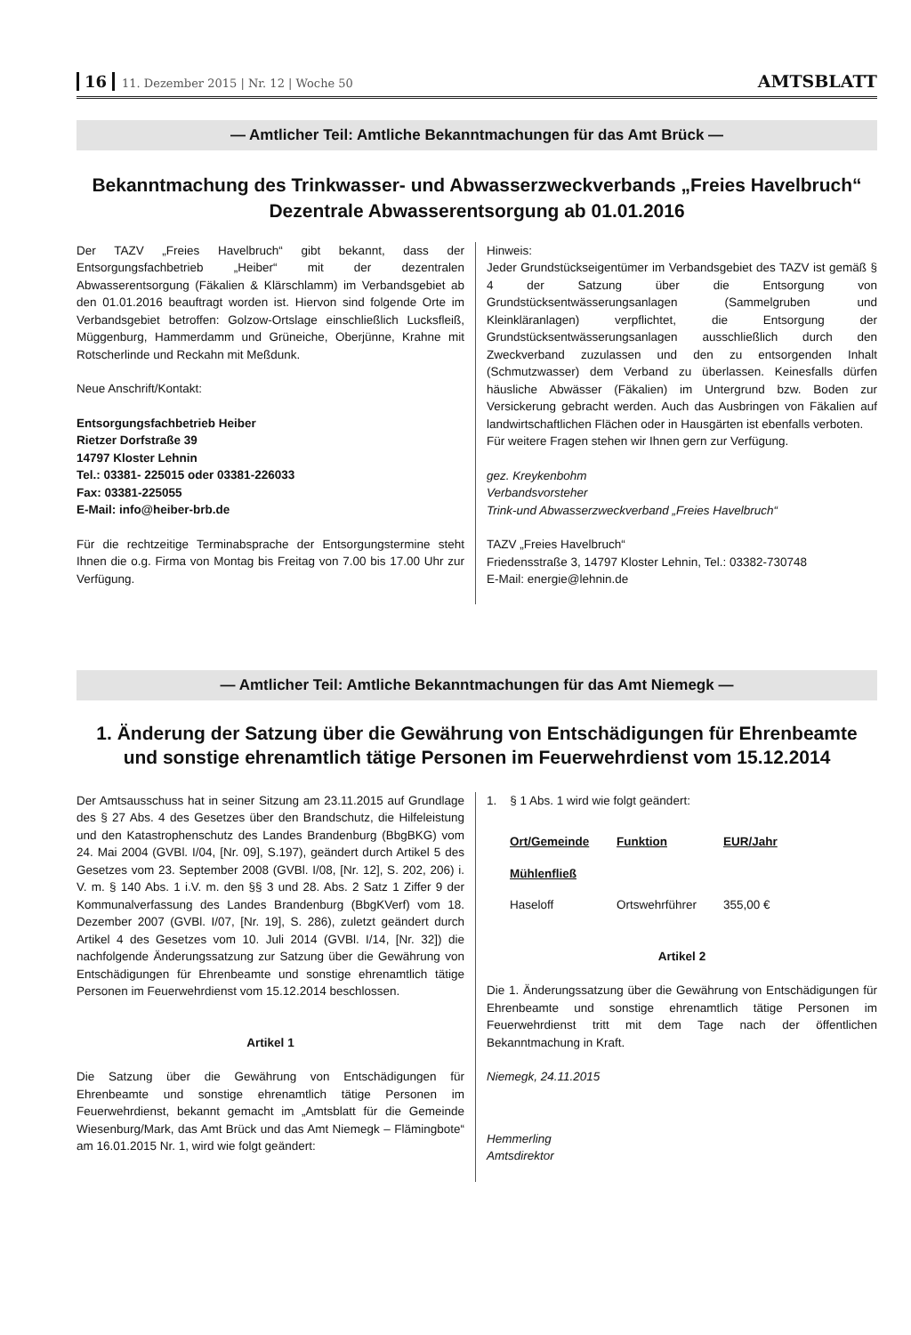16 11. Dezember 2015 | Nr. 12 | Woche 50
AMTSBLATT
— Amtlicher Teil: Amtliche Bekanntmachungen für das Amt Brück —
Bekanntmachung des Trinkwasser- und Abwasserzweckverbands „Freies Havelbruch“
Dezentrale Abwasserentsorgung ab 01.01.2016
Der TAZV „Freies Havelbruch“ gibt bekannt, dass der Entsorgungsfachbetrieb „Heiber“ mit der dezentralen Abwasserentsorgung (Fäkalien & Klärschlamm) im Verbandsgebiet ab den 01.01.2016 beauftragt worden ist. Hiervon sind folgende Orte im Verbandsgebiet betroffen: Golzow-Ortslage einschließlich Lucksfleiß, Müggenburg, Hammerdamm und Grüneiche, Oberjünne, Krahne mit Rotscherlinde und Reckahn mit Meßdunk.
Neue Anschrift/Kontakt:
Entsorgungsfachbetrieb Heiber
Rietzer Dorfstraße 39
14797 Kloster Lehnin
Tel.: 03381- 225015 oder 03381-226033
Fax: 03381-225055
E-Mail: info@heiber-brb.de
Für die rechtzeitige Terminabsprache der Entsorgungstermine steht Ihnen die o.g. Firma von Montag bis Freitag von 7.00 bis 17.00 Uhr zur Verfügung.
Hinweis:
Jeder Grundstückseigentümer im Verbandsgebiet des TAZV ist gemäß § 4 der Satzung über die Entsorgung von Grundstücksentwässerungsanlagen (Sammelgruben und Kleinkläranlagen) verpflichtet, die Entsorgung der Grundstücksentwässerungsanlagen ausschließlich durch den Zweckverband zuzulassen und den zu entsorgenden Inhalt (Schmutzwasser) dem Verband zu überlassen. Keinesfalls dürfen häusliche Abwässer (Fäkalien) im Untergrund bzw. Boden zur Versickerung gebracht werden. Auch das Ausbringen von Fäkalien auf landwirtschaftlichen Flächen oder in Hausgärten ist ebenfalls verboten.
Für weitere Fragen stehen wir Ihnen gern zur Verfügung.
gez. Kreykenbohm
Verbandsvorsteher
Trink-und Abwasserzweckverband „Freies Havelbruch“
TAZV „Freies Havelbruch“
Friedensstraße 3, 14797 Kloster Lehnin, Tel.: 03382-730748
E-Mail: energie@lehnin.de
— Amtlicher Teil: Amtliche Bekanntmachungen für das Amt Niemegk —
1. Änderung der Satzung über die Gewährung von Entschädigungen für Ehrenbeamte
und sonstige ehrenamtlich tätige Personen im Feuerwehrdienst vom 15.12.2014
Der Amtsausschuss hat in seiner Sitzung am 23.11.2015 auf Grundlage des § 27 Abs. 4 des Gesetzes über den Brandschutz, die Hilfeleistung und den Katastrophenschutz des Landes Brandenburg (BbgBKG) vom 24. Mai 2004 (GVBl. I/04, [Nr. 09], S.197), geändert durch Artikel 5 des Gesetzes vom 23. September 2008 (GVBl. I/08, [Nr. 12], S. 202, 206) i. V. m. § 140 Abs. 1 i.V. m. den §§ 3 und 28. Abs. 2 Satz 1 Ziffer 9 der Kommunalverfassung des Landes Brandenburg (BbgKVerf) vom 18. Dezember 2007 (GVBl. I/07, [Nr. 19], S. 286), zuletzt geändert durch Artikel 4 des Gesetzes vom 10. Juli 2014 (GVBl. I/14, [Nr. 32]) die nachfolgende Änderungssatzung zur Satzung über die Gewährung von Entschädigungen für Ehrenbeamte und sonstige ehrenamtlich tätige Personen im Feuerwehrdienst vom 15.12.2014 beschlossen.
Artikel 1
Die Satzung über die Gewährung von Entschädigungen für Ehrenbeamte und sonstige ehrenamtlich tätige Personen im Feuerwehrdienst, bekannt gemacht im „Amtsblatt für die Gemeinde Wiesenburg/Mark, das Amt Brück und das Amt Niemegk – Flämingbote“ am 16.01.2015 Nr. 1, wird wie folgt geändert:
1. § 1 Abs. 1 wird wie folgt geändert:
| Ort/Gemeinde | Funktion | EUR/Jahr |
| --- | --- | --- |
| Mühlenfließ | | |
| Haseloff | Ortswehrführer | 355,00 € |
Artikel 2
Die 1. Änderungssatzung über die Gewährung von Entschädigungen für Ehrenbeamte und sonstige ehrenamtlich tätige Personen im Feuerwehrdienst tritt mit dem Tage nach der öffentlichen Bekanntmachung in Kraft.
Niemegk, 24.11.2015
Hemmerling
Amtsdirektor